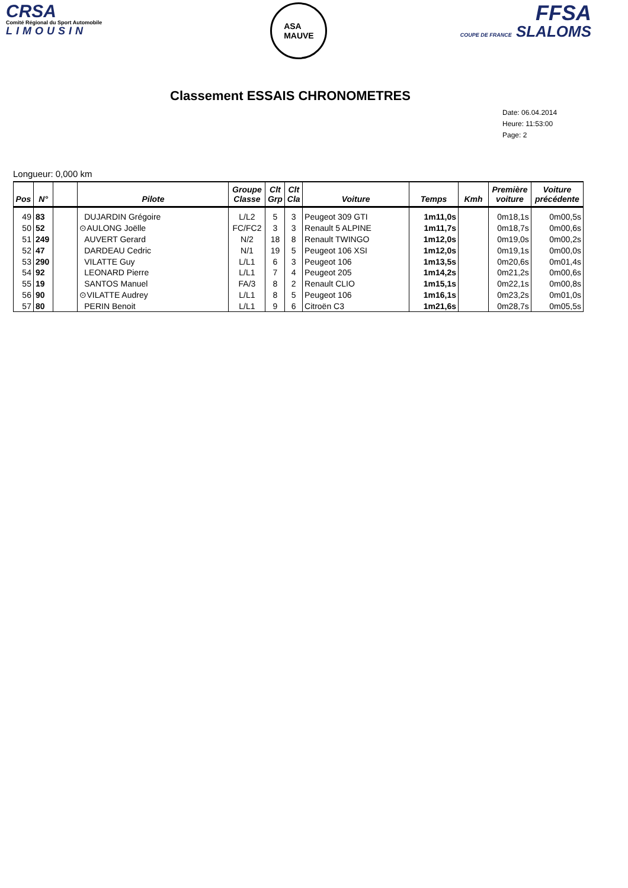CRSA
Comité Régional du Sport Automobile
LIMOUSIN
ASA
MAUVE
FFSA
COUPE DE FRANCE SLALOMS
Classement ESSAIS CHRONOMETRES
Date: 06.04.2014
Heure: 11:53:00
Page: 2
Longueur: 0,000 km
| Pos | N° | | Pilote | Groupe Classe | Clt Grp | Clt Cla | Voiture | Temps | Kmh | Première voiture | Voiture précédente |
| --- | --- | --- | --- | --- | --- | --- | --- | --- | --- | --- | --- |
| 49 | 83 | | DUJARDIN Grégoire | L/L2 | 5 | 3 | Peugeot 309 GTI | 1m11,0s | | 0m18,1s | 0m00,5s |
| 50 | 52 | | ⊙AULONG Joëlle | FC/FC2 | 3 | 3 | Renault 5 ALPINE | 1m11,7s | | 0m18,7s | 0m00,6s |
| 51 | 249 | | AUVERT Gerard | N/2 | 18 | 8 | Renault TWINGO | 1m12,0s | | 0m19,0s | 0m00,2s |
| 52 | 47 | | DARDEAU Cedric | N/1 | 19 | 5 | Peugeot 106 XSI | 1m12,0s | | 0m19,1s | 0m00,0s |
| 53 | 290 | | VILATTE Guy | L/L1 | 6 | 3 | Peugeot 106 | 1m13,5s | | 0m20,6s | 0m01,4s |
| 54 | 92 | | LEONARD Pierre | L/L1 | 7 | 4 | Peugeot 205 | 1m14,2s | | 0m21,2s | 0m00,6s |
| 55 | 19 | | SANTOS Manuel | FA/3 | 8 | 2 | Renault CLIO | 1m15,1s | | 0m22,1s | 0m00,8s |
| 56 | 90 | | ⊙VILATTE Audrey | L/L1 | 8 | 5 | Peugeot 106 | 1m16,1s | | 0m23,2s | 0m01,0s |
| 57 | 80 | | PERIN Benoit | L/L1 | 9 | 6 | Citroën C3 | 1m21,6s | | 0m28,7s | 0m05,5s |